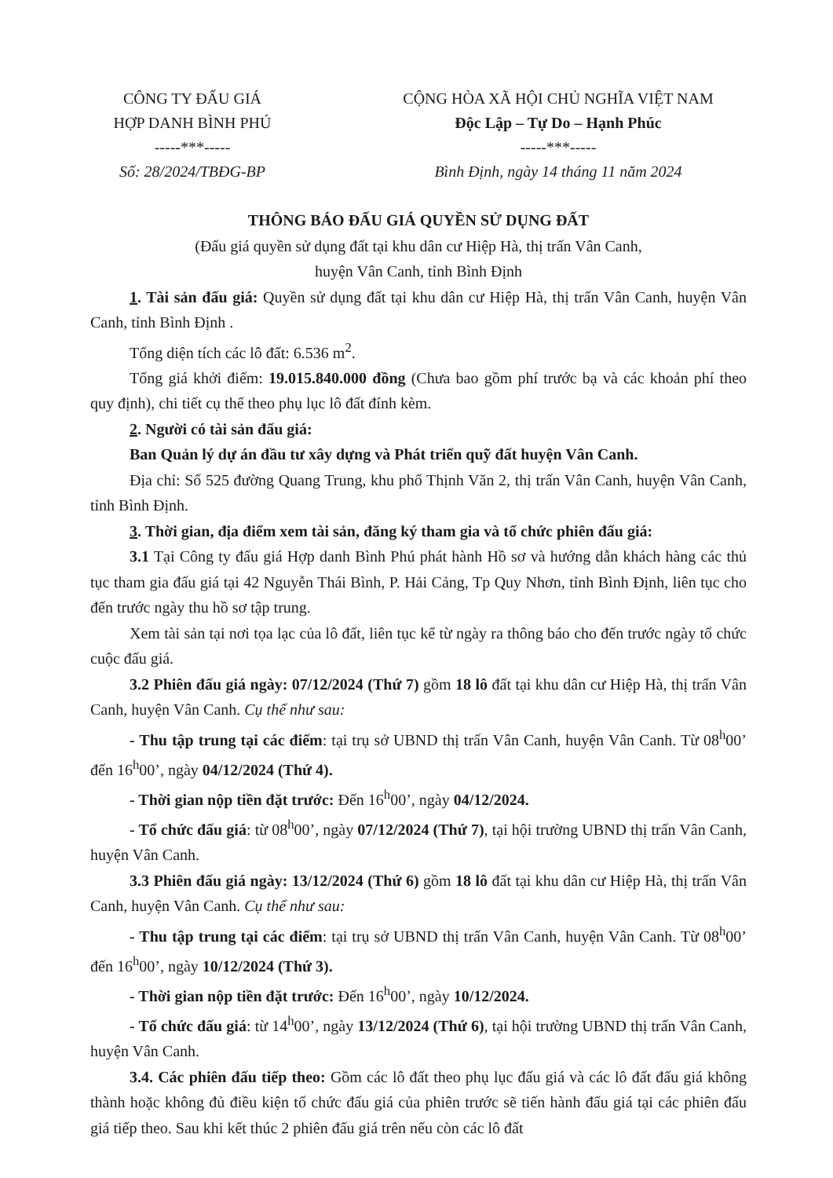CÔNG TY ĐẤU GIÁ
HỢP DANH BÌNH PHÚ
-----***-----
Số: 28/2024/TBĐG-BP
CỘNG HÒA XÃ HỘI CHỦ NGHĨA VIỆT NAM
Độc Lập – Tự Do – Hạnh Phúc
-----***-----
Bình Định, ngày 14 tháng 11 năm 2024
THÔNG BÁO ĐẤU GIÁ QUYỀN SỬ DỤNG ĐẤT
(Đấu giá quyền sử dụng đất tại khu dân cư Hiệp Hà, thị trấn Vân Canh,
huyện Vân Canh, tỉnh Bình Định
1. Tài sản đấu giá: Quyền sử dụng đất tại khu dân cư Hiệp Hà, thị trấn Vân Canh, huyện Vân Canh, tỉnh Bình Định .
Tổng diện tích các lô đất: 6.536 m<sup>2</sup>.
Tổng giá khởi điểm: 19.015.840.000 đồng (Chưa bao gồm phí trước bạ và các khoản phí theo quy định), chi tiết cụ thể theo phụ lục lô đất đính kèm.
2. Người có tài sản đấu giá:
Ban Quản lý dự án đầu tư xây dựng và Phát triển quỹ đất huyện Vân Canh.
Địa chỉ: Số 525 đường Quang Trung, khu phố Thịnh Văn 2, thị trấn Vân Canh, huyện Vân Canh, tỉnh Bình Định.
3. Thời gian, địa điểm xem tài sản, đăng ký tham gia và tổ chức phiên đấu giá:
3.1 Tại Công ty đấu giá Hợp danh Bình Phú phát hành Hồ sơ và hướng dẫn khách hàng các thủ tục tham gia đấu giá tại 42 Nguyễn Thái Bình, P. Hải Cảng, Tp Quy Nhơn, tỉnh Bình Định, liên tục cho đến trước ngày thu hồ sơ tập trung.
Xem tài sản tại nơi tọa lạc của lô đất, liên tục kể từ ngày ra thông báo cho đến trước ngày tổ chức cuộc đấu giá.
3.2 Phiên đấu giá ngày: 07/12/2024 (Thứ 7) gồm 18 lô đất tại khu dân cư Hiệp Hà, thị trấn Vân Canh, huyện Vân Canh. Cụ thể như sau:
- Thu tập trung tại các điểm: tại trụ sở UBND thị trấn Vân Canh, huyện Vân Canh. Từ 08<sup>h</sup>00’ đến 16<sup>h</sup>00’, ngày 04/12/2024 (Thứ 4).
- Thời gian nộp tiền đặt trước: Đến 16<sup>h</sup>00’, ngày 04/12/2024.
- Tổ chức đấu giá: từ 08<sup>h</sup>00’, ngày 07/12/2024 (Thứ 7), tại hội trường UBND thị trấn Vân Canh, huyện Vân Canh.
3.3 Phiên đấu giá ngày: 13/12/2024 (Thứ 6) gồm 18 lô đất tại khu dân cư Hiệp Hà, thị trấn Vân Canh, huyện Vân Canh. Cụ thể như sau:
- Thu tập trung tại các điểm: tại trụ sở UBND thị trấn Vân Canh, huyện Vân Canh. Từ 08<sup>h</sup>00’ đến 16<sup>h</sup>00’, ngày 10/12/2024 (Thứ 3).
- Thời gian nộp tiền đặt trước: Đến 16<sup>h</sup>00’, ngày 10/12/2024.
- Tổ chức đấu giá: từ 14<sup>h</sup>00’, ngày 13/12/2024 (Thứ 6), tại hội trường UBND thị trấn Vân Canh, huyện Vân Canh.
3.4. Các phiên đấu tiếp theo: Gồm các lô đất theo phụ lục đấu giá và các lô đất đấu giá không thành hoặc không đủ điều kiện tổ chức đấu giá của phiên trước sẽ tiến hành đấu giá tại các phiên đấu giá tiếp theo. Sau khi kết thúc 2 phiên đấu giá trên nếu còn các lô đất